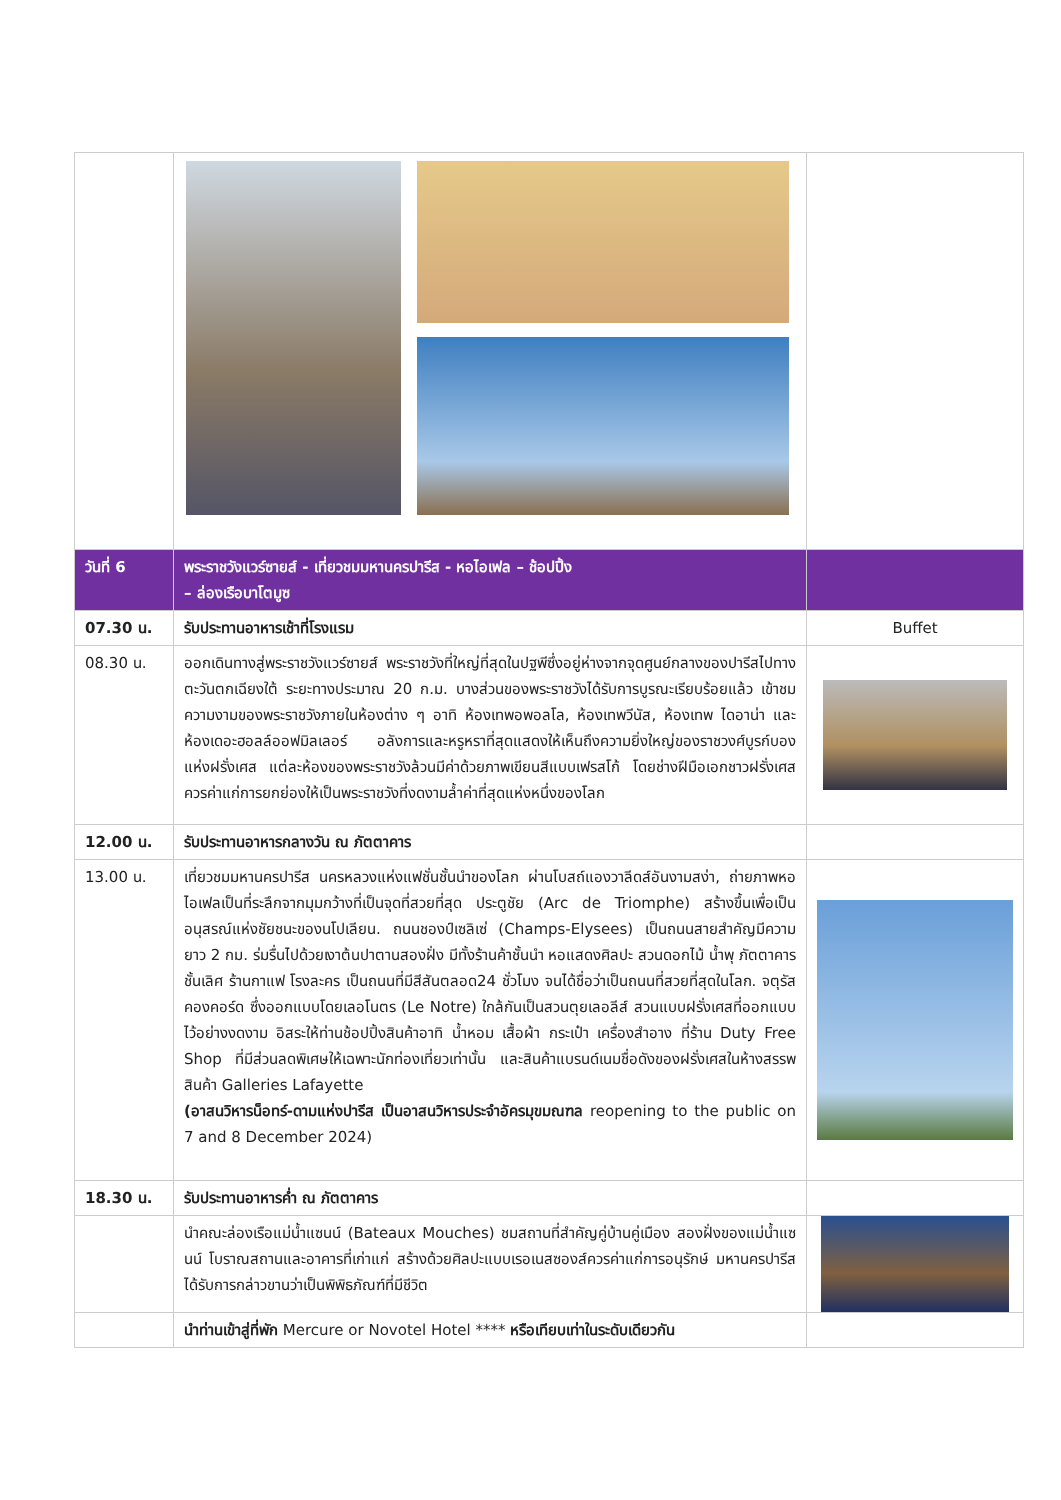| วันที่ 6 | พระราชวังแวร์ซายส์ - เที่ยวชมมหานครปารีส - หอไอเฟล – ช้อปปิ้ง – ล่องเรือบาโตมูซ | |
| 07.30 น. | รับประทานอาหารเช้าที่โรงแรม | Buffet |
| 08.30 น. | ออกเดินทางสู่พระราชวังแวร์ซายส์ พระราชวังที่ใหญ่ที่สุดในปฐพีซึ่งอยู่ห่างจากจุดศูนย์กลางของปารีสไปทางตะวันตกเฉียงใต้ ระยะทางประมาณ 20 ก.ม. บางส่วนของพระราชวังได้รับการบูรณะเรียบร้อยแล้ว เข้าชมความงามของพระราชวังภายในห้องต่าง ๆ อาทิ ห้องเทพอพอลโล, ห้องเทพวีนัส, ห้องเทพ ไดอาน่า และห้องเดอะฮอลล์ออฟมิลเลอร์ อลังการและหรูหราที่สุดแสดงให้เห็นถึงความยิ่งใหญ่ของราชวงศ์บูรก์บองแห่งฝรั่งเศส แต่ละห้องของพระราชวังล้วนมีค่าด้วยภาพเขียนสีแบบเฟรสโก้ โดยช่างฝีมือเอกชาวฝรั่งเศส ควรค่าแก่การยกย่องให้เป็นพระราชวังที่งดงามล้ำค่าที่สุดแห่งหนึ่งของโลก | |
| 12.00 น. | รับประทานอาหารกลางวัน ณ ภัตตาคาร | |
| 13.00 น. | เที่ยวชมมหานครปารีส นครหลวงแห่งแฟชั่นชั้นนำของโลก ผ่านโบสถ์แองวาลีดส์อันงามสง่า, ถ่ายภาพหอไอเฟลเป็นที่ระลึกจากมุมกว้างที่เป็นจุดที่สวยที่สุด ประตูชัย (Arc de Triomphe) สร้างขึ้นเพื่อเป็นอนุสรณ์แห่งชัยชนะของนโปเลียน. ถนนชองป์เซลิเซ่ (Champs-Elysees) เป็นถนนสายสำคัญมีความยาว 2 กม. ร่มรื่นไปด้วยเงาต้นปาตานสองฝั่ง มีทั้งร้านค้าชั้นนำ หอแสดงศิลปะ สวนดอกไม้ น้ำพุ ภัตตาคารชั้นเลิศ ร้านกาแฟ โรงละคร เป็นถนนที่มีสีสันตลอด24 ชั่วโมง จนได้ชื่อว่าเป็นถนนที่สวยที่สุดในโลก. จตุรัสคองคอร์ด ซึ่งออกแบบโดยเลอโนตร (Le Notre) ใกล้กันเป็นสวนตุยเลอลีส์ สวนแบบฝรั่งเศสที่ออกแบบไว้อย่างงดงาม อิสระให้ท่านช้อปปิ้งสินค้าอาทิ น้ำหอม เสื้อผ้า กระเป๋า เครื่องสำอาง ที่ร้าน Duty Free Shop ที่มีส่วนลดพิเศษให้เฉพาะนักท่องเที่ยวเท่านั้น และสินค้าแบรนด์เนมชื่อดังของฝรั่งเศสในห้างสรรพสินค้า Galleries Lafayette (อาสนวิหารน็อทร์-ดามแห่งปารีส เป็นอาสนวิหารประจำอัครมุขมณฑล reopening to the public on 7 and 8 December 2024) | |
| 18.30 น. | รับประทานอาหารค่ำ ณ ภัตตาคาร | |
| | นำคณะล่องเรือแม่น้ำแซนน์ (Bateaux Mouches) ชมสถานที่สำคัญคู่บ้านคู่เมือง สองฝั่งของแม่น้ำแซนน์ โบราณสถานและอาคารที่เก่าแก่ สร้างด้วยศิลปะแบบเรอเนสซองส์ควรค่าแก่การอนุรักษ์ มหานครปารีส ได้รับการกล่าวขานว่าเป็นพิพิธภัณฑ์ที่มีชีวิต | |
| | นำท่านเข้าสู่ที่พัก Mercure or Novotel Hotel **** หรือเทียบเท่าในระดับเดียวกัน | |